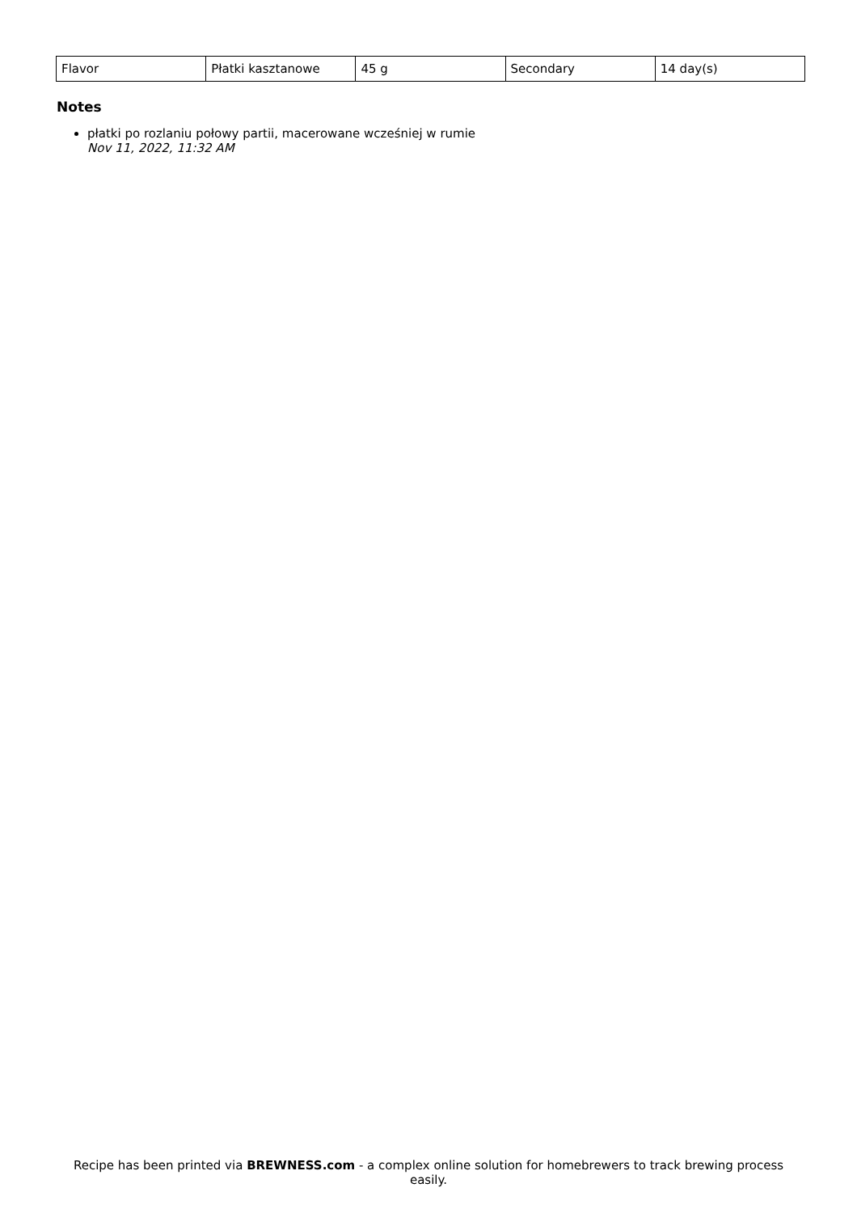| Flavor | Płatki kasztanowe | 45 g | Secondary | 14 day(s) |
Notes
płatki po rozlaniu połowy partii, macerowane wcześniej w rumie
Nov 11, 2022, 11:32 AM
Recipe has been printed via BREWNESS.com - a complex online solution for homebrewers to track brewing process easily.